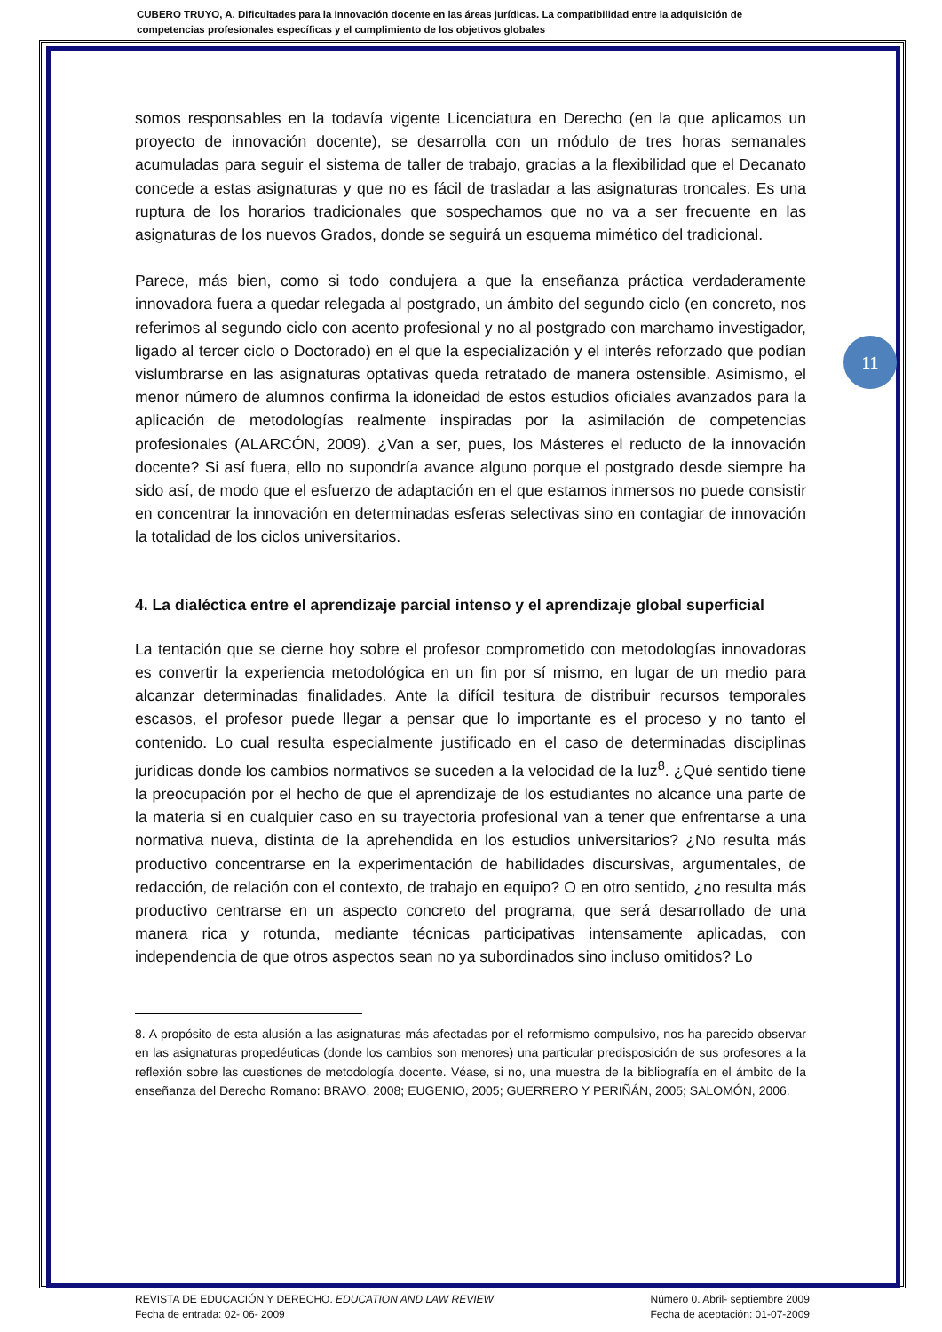CUBERO TRUYO, A. Dificultades para la innovación docente en las áreas jurídicas. La compatibilidad entre la adquisición de competencias profesionales específicas y el cumplimiento de los objetivos globales
11
somos responsables en la todavía vigente Licenciatura en Derecho (en la que aplicamos un proyecto de innovación docente), se desarrolla con un módulo de tres horas semanales acumuladas para seguir el sistema de taller de trabajo, gracias a la flexibilidad que el Decanato concede a estas asignaturas y que no es fácil de trasladar a las asignaturas troncales. Es una ruptura de los horarios tradicionales que sospechamos que no va a ser frecuente en las asignaturas de los nuevos Grados, donde se seguirá un esquema mimético del tradicional.
Parece, más bien, como si todo condujera a que la enseñanza práctica verdaderamente innovadora fuera a quedar relegada al postgrado, un ámbito del segundo ciclo (en concreto, nos referimos al segundo ciclo con acento profesional y no al postgrado con marchamo investigador, ligado al tercer ciclo o Doctorado) en el que la especialización y el interés reforzado que podían vislumbrarse en las asignaturas optativas queda retratado de manera ostensible. Asimismo, el menor número de alumnos confirma la idoneidad de estos estudios oficiales avanzados para la aplicación de metodologías realmente inspiradas por la asimilación de competencias profesionales (ALARCÓN, 2009). ¿Van a ser, pues, los Másteres el reducto de la innovación docente? Si así fuera, ello no supondría avance alguno porque el postgrado desde siempre ha sido así, de modo que el esfuerzo de adaptación en el que estamos inmersos no puede consistir en concentrar la innovación en determinadas esferas selectivas sino en contagiar de innovación la totalidad de los ciclos universitarios.
4. La dialéctica entre el aprendizaje parcial intenso y el aprendizaje global superficial
La tentación que se cierne hoy sobre el profesor comprometido con metodologías innovadoras es convertir la experiencia metodológica en un fin por sí mismo, en lugar de un medio para alcanzar determinadas finalidades. Ante la difícil tesitura de distribuir recursos temporales escasos, el profesor puede llegar a pensar que lo importante es el proceso y no tanto el contenido. Lo cual resulta especialmente justificado en el caso de determinadas disciplinas jurídicas donde los cambios normativos se suceden a la velocidad de la luz<sup>8</sup>. ¿Qué sentido tiene la preocupación por el hecho de que el aprendizaje de los estudiantes no alcance una parte de la materia si en cualquier caso en su trayectoria profesional van a tener que enfrentarse a una normativa nueva, distinta de la aprehendida en los estudios universitarios? ¿No resulta más productivo concentrarse en la experimentación de habilidades discursivas, argumentales, de redacción, de relación con el contexto, de trabajo en equipo? O en otro sentido, ¿no resulta más productivo centrarse en un aspecto concreto del programa, que será desarrollado de una manera rica y rotunda, mediante técnicas participativas intensamente aplicadas, con independencia de que otros aspectos sean no ya subordinados sino incluso omitidos? Lo
8. A propósito de esta alusión a las asignaturas más afectadas por el reformismo compulsivo, nos ha parecido observar en las asignaturas propedéuticas (donde los cambios son menores) una particular predisposición de sus profesores a la reflexión sobre las cuestiones de metodología docente. Véase, si no, una muestra de la bibliografía en el ámbito de la enseñanza del Derecho Romano: BRAVO, 2008; EUGENIO, 2005; GUERRERO Y PERIÑÁN, 2005; SALOMÓN, 2006.
REVISTA DE EDUCACIÓN Y DERECHO. EDUCATION AND LAW REVIEW
Fecha de entrada: 02- 06- 2009
Número 0. Abril- septiembre 2009
Fecha de aceptación: 01-07-2009